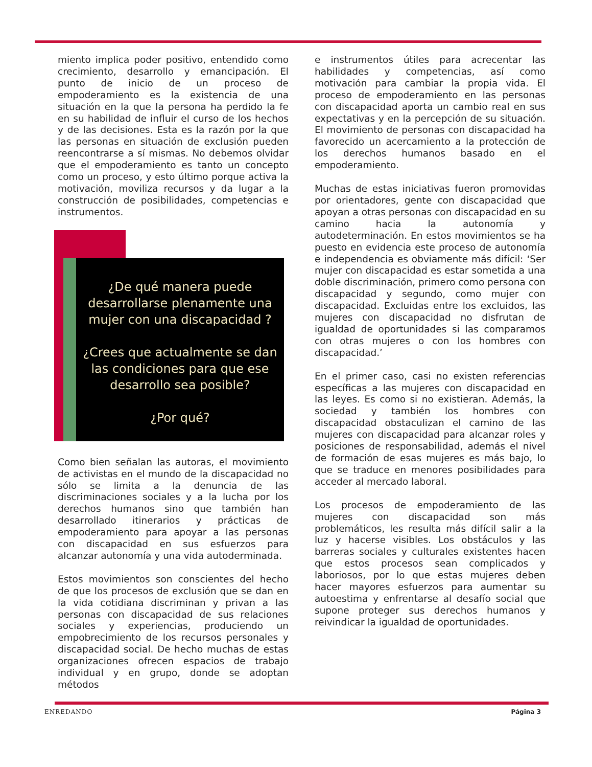miento implica poder positivo, entendido como crecimiento, desarrollo y emancipación. El punto de inicio de un proceso de empoderamiento es la existencia de una situación en la que la persona ha perdido la fe en su habilidad de influir el curso de los hechos y de las decisiones. Esta es la razón por la que las personas en situación de exclusión pueden reencontrarse a sí mismas. No debemos olvidar que el empoderamiento es tanto un concepto como un proceso, y esto último porque activa la motivación, moviliza recursos y da lugar a la construcción de posibilidades, competencias e instrumentos.
¿De qué manera puede desarrollarse plenamente una mujer con una discapacidad ?
¿Crees que actualmente se dan las condiciones para que ese desarrollo sea posible?
¿Por qué?
Como bien señalan las autoras, el movimiento de activistas en el mundo de la discapacidad no sólo se limita a la denuncia de las discriminaciones sociales y a la lucha por los derechos humanos sino que también han desarrollado itinerarios y prácticas de empoderamiento para apoyar a las personas con discapacidad en sus esfuerzos para alcanzar autonomía y una vida autoderminada.
Estos movimientos son conscientes del hecho de que los procesos de exclusión que se dan en la vida cotidiana discriminan y privan a las personas con discapacidad de sus relaciones sociales y experiencias, produciendo un empobrecimiento de los recursos personales y discapacidad social. De hecho muchas de estas organizaciones ofrecen espacios de trabajo individual y en grupo, donde se adoptan métodos
e instrumentos útiles para acrecentar las habilidades y competencias, así como motivación para cambiar la propia vida. El proceso de empoderamiento en las personas con discapacidad aporta un cambio real en sus expectativas y en la percepción de su situación. El movimiento de personas con discapacidad ha favorecido un acercamiento a la protección de los derechos humanos basado en el empoderamiento.
Muchas de estas iniciativas fueron promovidas por orientadores, gente con discapacidad que apoyan a otras personas con discapacidad en su camino hacia la autonomía y autodeterminación. En estos movimientos se ha puesto en evidencia este proceso de autonomía e independencia es obviamente más difícil: ‘Ser mujer con discapacidad es estar sometida a una doble discriminación, primero como persona con discapacidad y segundo, como mujer con discapacidad. Excluidas entre los excluidos, las mujeres con discapacidad no disfrutan de igualdad de oportunidades si las comparamos con otras mujeres o con los hombres con discapacidad.’
En el primer caso, casi no existen referencias específicas a las mujeres con discapacidad en las leyes. Es como si no existieran. Además, la sociedad y también los hombres con discapacidad obstaculizan el camino de las mujeres con discapacidad para alcanzar roles y posiciones de responsabilidad, además el nivel de formación de esas mujeres es más bajo, lo que se traduce en menores posibilidades para acceder al mercado laboral.
Los procesos de empoderamiento de las mujeres con discapacidad son más problemáticos, les resulta más difícil salir a la luz y hacerse visibles. Los obstáculos y las barreras sociales y culturales existentes hacen que estos procesos sean complicados y laboriosos, por lo que estas mujeres deben hacer mayores esfuerzos para aumentar su autoestima y enfrentarse al desafío social que supone proteger sus derechos humanos y reivindicar la igualdad de oportunidades.
ENREDANDO Página 3